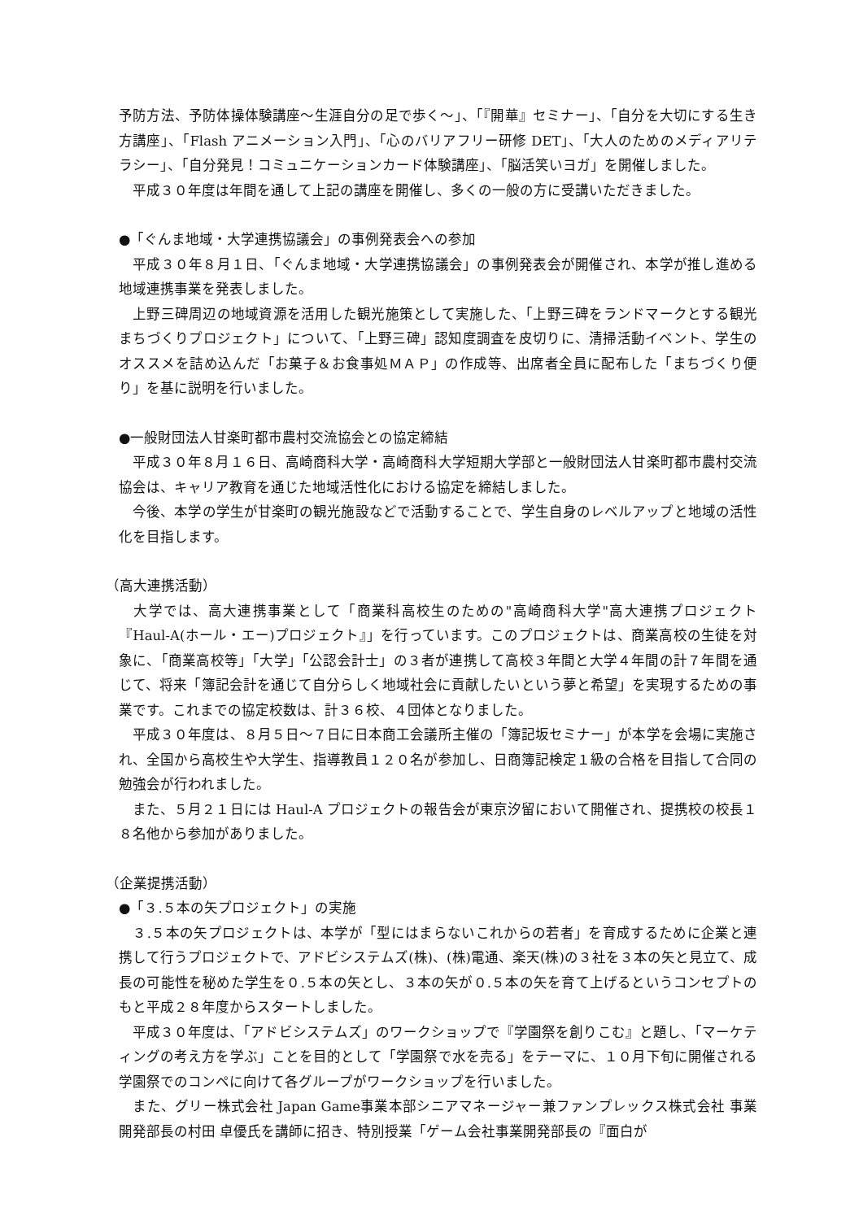予防方法、予防体操体験講座〜生涯自分の足で歩く〜」、「『開華』セミナー」、「自分を大切にする生き方講座」、「Flash アニメーション入門」、「心のバリアフリー研修 DET」、「大人のためのメディアリテラシー」、「自分発見！コミュニケーションカード体験講座」、「脳活笑いヨガ」を開催しました。
　平成３０年度は年間を通して上記の講座を開催し、多くの一般の方に受講いただきました。
●「ぐんま地域・大学連携協議会」の事例発表会への参加
　平成３０年８月１日、「ぐんま地域・大学連携協議会」の事例発表会が開催され、本学が推し進める地域連携事業を発表しました。
　上野三碑周辺の地域資源を活用した観光施策として実施した、「上野三碑をランドマークとする観光まちづくりプロジェクト」について、「上野三碑」認知度調査を皮切りに、清掃活動イベント、学生のオススメを詰め込んだ「お菓子＆お食事処ＭＡＰ」の作成等、出席者全員に配布した「まちづくり便り」を基に説明を行いました。
●一般財団法人甘楽町都市農村交流協会との協定締結
　平成３０年８月１６日、高崎商科大学・高崎商科大学短期大学部と一般財団法人甘楽町都市農村交流協会は、キャリア教育を通じた地域活性化における協定を締結しました。
　今後、本学の学生が甘楽町の観光施設などで活動することで、学生自身のレベルアップと地域の活性化を目指します。
（高大連携活動）
　大学では、高大連携事業として「商業科高校生のための"高崎商科大学"高大連携プロジェクト『Haul-A(ホール・エー)プロジェクト』」を行っています。このプロジェクトは、商業高校の生徒を対象に、「商業高校等」「大学」「公認会計士」の３者が連携して高校３年間と大学４年間の計７年間を通じて、将来「簿記会計を通じて自分らしく地域社会に貢献したいという夢と希望」を実現するための事業です。これまでの協定校数は、計３６校、４団体となりました。
　平成３０年度は、８月５日〜７日に日本商工会議所主催の「簿記坂セミナー」が本学を会場に実施され、全国から高校生や大学生、指導教員１２０名が参加し、日商簿記検定１級の合格を目指して合同の勉強会が行われました。
　また、５月２１日には Haul-A プロジェクトの報告会が東京汐留において開催され、提携校の校長１８名他から参加がありました。
（企業提携活動）
●「３.５本の矢プロジェクト」の実施
　３.５本の矢プロジェクトは、本学が「型にはまらないこれからの若者」を育成するために企業と連携して行うプロジェクトで、アドビシステムズ(株)、(株)電通、楽天(株)の３社を３本の矢と見立て、成長の可能性を秘めた学生を０.５本の矢とし、３本の矢が０.５本の矢を育て上げるというコンセプトのもと平成２８年度からスタートしました。
　平成３０年度は、「アドビシステムズ」のワークショップで『学園祭を創りこむ』と題し、「マーケティングの考え方を学ぶ」ことを目的として「学園祭で水を売る」をテーマに、１０月下旬に開催される学園祭でのコンペに向けて各グループがワークショップを行いました。
　また、グリー株式会社 Japan Game事業本部シニアマネージャー兼ファンプレックス株式会社 事業開発部長の村田 卓優氏を講師に招き、特別授業「ゲーム会社事業開発部長の『面白が